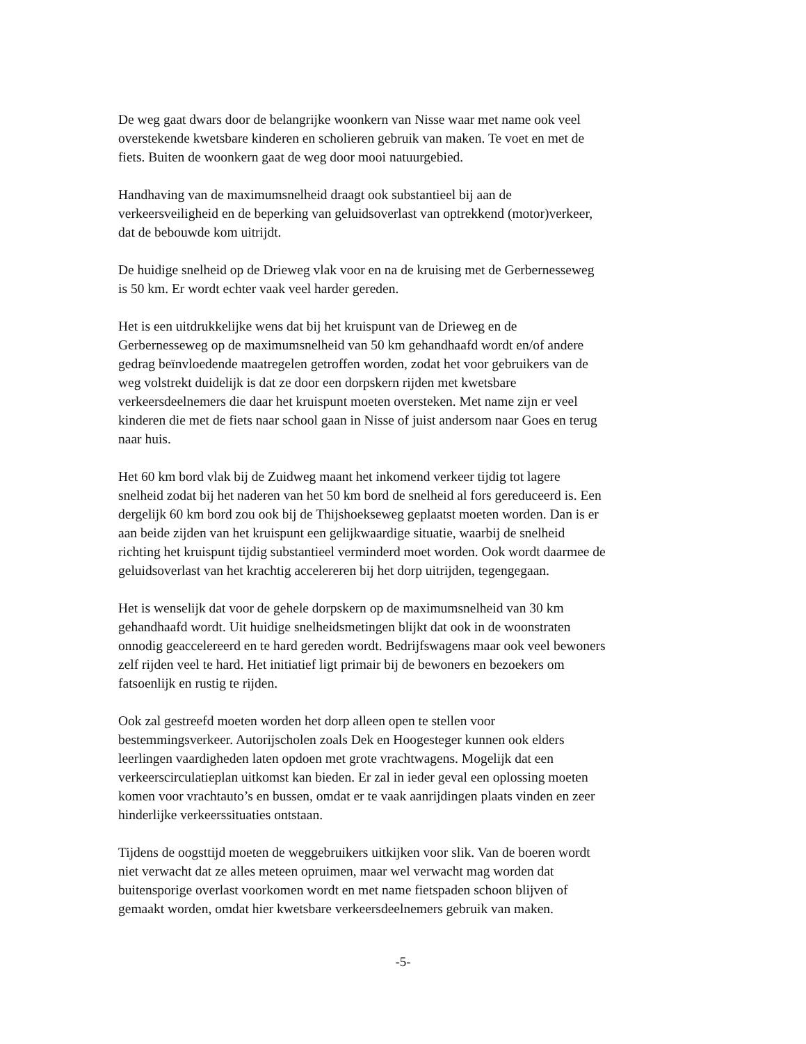De weg gaat dwars door de belangrijke woonkern van Nisse waar met name ook veel overstekende kwetsbare kinderen en scholieren gebruik van maken. Te voet en met de fiets. Buiten de woonkern gaat de weg door mooi natuurgebied.
Handhaving van de maximumsnelheid draagt ook substantieel bij aan de verkeersveiligheid en de beperking van geluidsoverlast van optrekkend (motor)verkeer, dat de bebouwde kom uitrijdt.
De huidige snelheid op de Drieweg vlak voor en na de kruising met de Gerbernesseweg is 50 km. Er wordt echter vaak veel harder gereden.
Het is een uitdrukkelijke wens dat bij het kruispunt van de Drieweg en de Gerbernesseweg op de maximumsnelheid van 50 km gehandhaafd wordt en/of andere gedrag beïnvloedende maatregelen getroffen worden, zodat het voor gebruikers van de weg volstrekt duidelijk is dat ze door een dorpskern rijden met kwetsbare verkeersdeelnemers die daar het kruispunt moeten oversteken. Met name zijn er veel kinderen die met de fiets naar school gaan in Nisse of juist andersom naar Goes en terug naar huis.
Het 60 km bord vlak bij de Zuidweg maant het inkomend verkeer tijdig tot lagere snelheid zodat bij het naderen van het 50 km bord de snelheid al fors gereduceerd is. Een dergelijk 60 km bord zou ook bij de Thijshoekseweg geplaatst moeten worden. Dan is er aan beide zijden van het kruispunt een gelijkwaardige situatie, waarbij de snelheid richting het kruispunt tijdig substantieel verminderd moet worden. Ook wordt daarmee de geluidsoverlast van het krachtig accelereren bij het dorp uitrijden, tegengegaan.
Het is wenselijk dat voor de gehele dorpskern op de maximumsnelheid van 30 km gehandhaafd wordt. Uit huidige snelheidsmetingen blijkt dat ook in de woonstraten onnodig geaccelereerd en te hard gereden wordt. Bedrijfswagens maar ook veel bewoners zelf rijden veel te hard. Het initiatief ligt primair bij de bewoners en bezoekers om fatsoenlijk en rustig te rijden.
Ook zal gestreefd moeten worden het dorp alleen open te stellen voor bestemmingsverkeer. Autorijscholen zoals Dek en Hoogesteger kunnen ook elders leerlingen vaardigheden laten opdoen met grote vrachtwagens. Mogelijk dat een verkeerscirculatieplan uitkomst kan bieden. Er zal in ieder geval een oplossing moeten komen voor vrachtauto’s en bussen, omdat er te vaak aanrijdingen plaats vinden en zeer hinderlijke verkeerssituaties ontstaan.
Tijdens de oogsttijd moeten de weggebruikers uitkijken voor slik. Van de boeren wordt niet verwacht dat ze alles meteen opruimen, maar wel verwacht mag worden dat buitensporige overlast voorkomen wordt en met name fietspaden schoon blijven of gemaakt worden, omdat hier kwetsbare verkeersdeelnemers gebruik van maken.
-5-